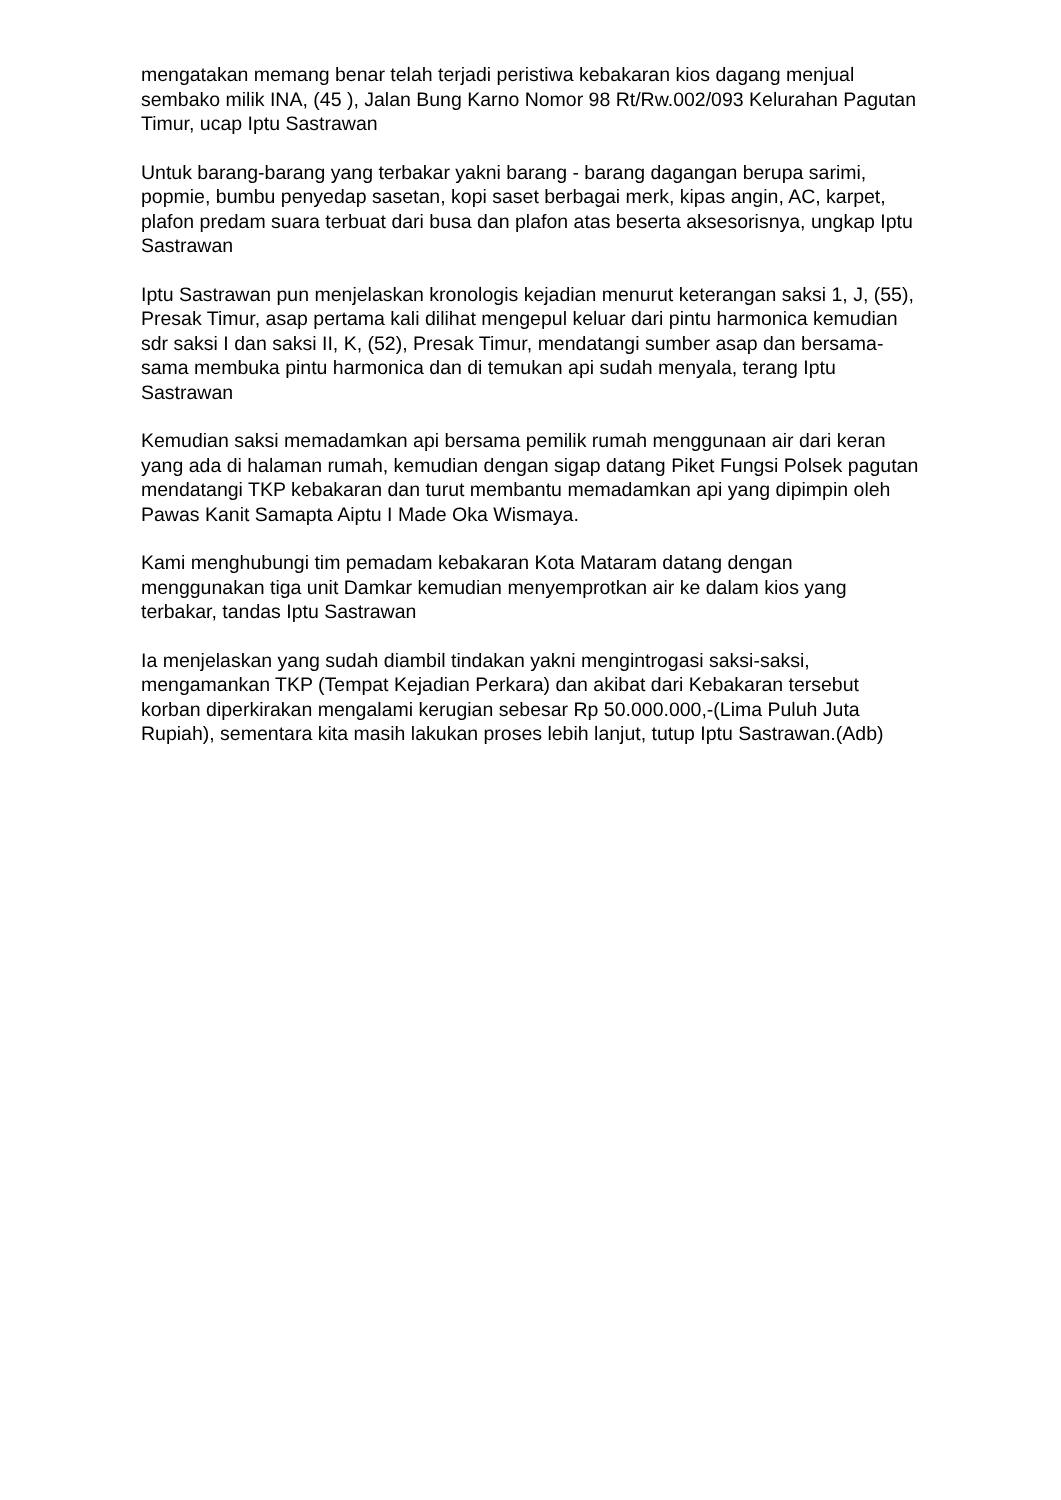mengatakan memang benar telah terjadi peristiwa kebakaran kios dagang menjual sembako milik INA, (45 ), Jalan Bung Karno Nomor 98 Rt/Rw.002/093 Kelurahan Pagutan Timur, ucap Iptu Sastrawan
Untuk barang-barang yang terbakar yakni barang - barang dagangan berupa sarimi, popmie, bumbu penyedap sasetan, kopi saset berbagai merk, kipas angin, AC, karpet, plafon predam suara terbuat dari busa dan plafon atas beserta aksesorisnya, ungkap Iptu Sastrawan
Iptu Sastrawan pun menjelaskan kronologis kejadian menurut keterangan saksi 1, J, (55), Presak Timur, asap pertama kali dilihat mengepul keluar dari pintu harmonica kemudian sdr saksi I dan saksi II, K, (52), Presak Timur, mendatangi sumber asap dan bersama-sama membuka pintu harmonica dan di temukan api sudah menyala, terang Iptu Sastrawan
Kemudian saksi memadamkan api bersama pemilik rumah menggunaan air dari keran yang ada di halaman rumah, kemudian dengan sigap datang Piket Fungsi Polsek pagutan mendatangi TKP kebakaran dan turut membantu memadamkan api yang dipimpin oleh Pawas Kanit Samapta Aiptu I Made Oka Wismaya.
Kami menghubungi tim pemadam kebakaran Kota Mataram datang dengan menggunakan tiga unit Damkar kemudian menyemprotkan air ke dalam kios yang terbakar, tandas Iptu Sastrawan
Ia menjelaskan yang sudah diambil tindakan yakni mengintrogasi saksi-saksi, mengamankan TKP (Tempat Kejadian Perkara) dan akibat dari Kebakaran tersebut korban diperkirakan mengalami kerugian sebesar Rp 50.000.000,-(Lima Puluh Juta Rupiah), sementara kita masih lakukan proses lebih lanjut, tutup Iptu Sastrawan.(Adb)